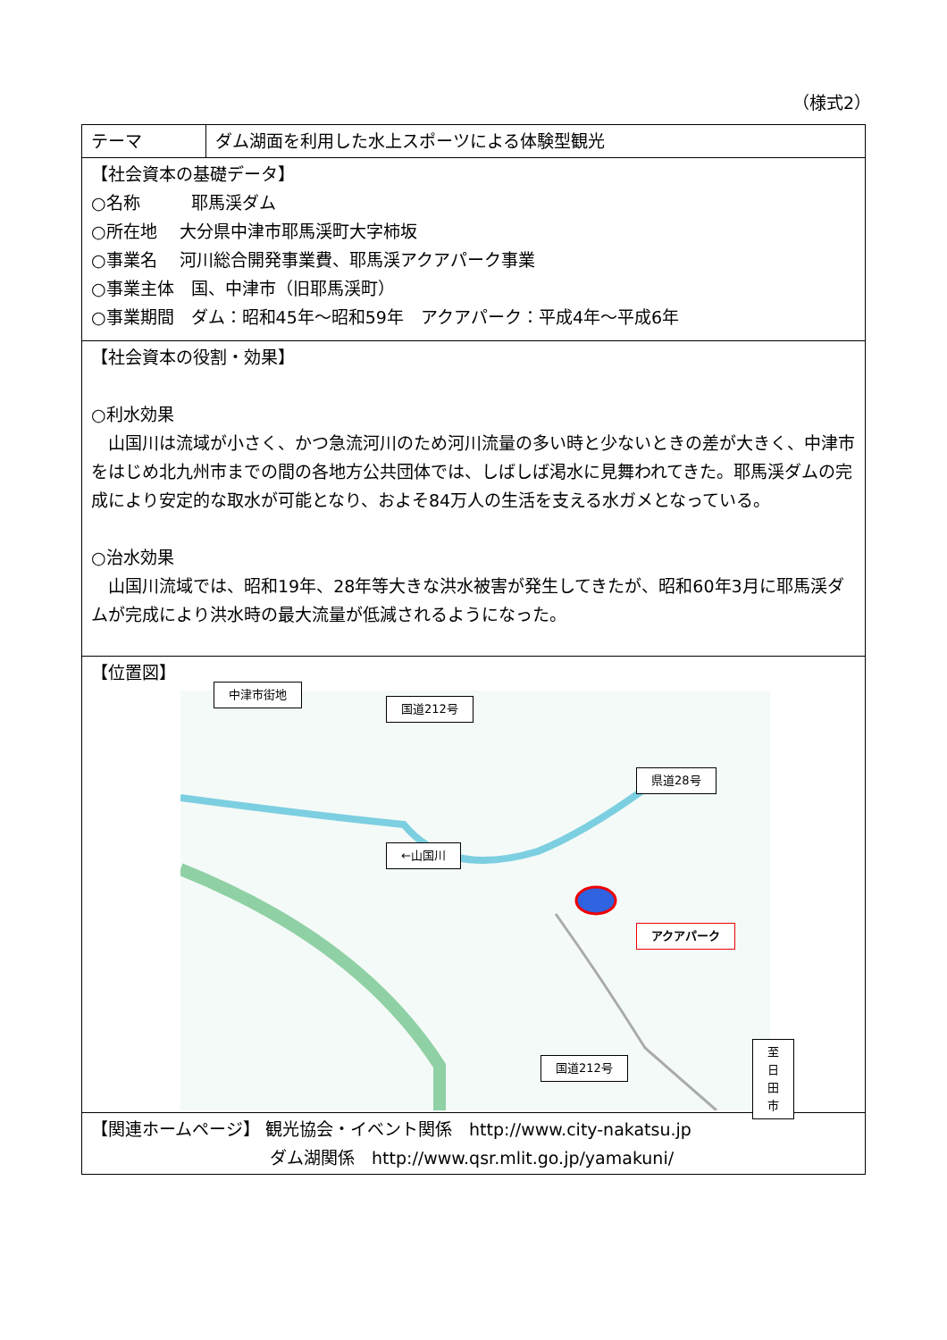（様式2）
| テーマ | ダム湖面を利用した水上スポーツによる体験型観光 |
| 【社会資本の基礎データ】 ○名称 耶馬渓ダム ○所在地 大分県中津市耶馬渓町大字柿坂 ○事業名 河川総合開発事業費、耶馬渓アクアパーク事業 ○事業主体 国、中津市（旧耶馬渓町） ○事業期間 ダム：昭和45年～昭和59年 アクアパーク：平成4年～平成6年 | |
| 【社会資本の役割・効果】 ○利水効果 山国川は流域が小さく、かつ急流河川のため河川流量の多い時と少ないときの差が大きく、中津市をはじめ北九州市までの間の各地方公共団体では、しばしば渇水に見舞われてきた。耶馬渓ダムの完成により安定的な取水が可能となり、およそ84万人の生活を支える水ガメとなっている。 ○治水効果 山国川流域では、昭和19年、28年等大きな洪水被害が発生してきたが、昭和60年3月に耶馬渓ダムが完成により洪水時の最大流量が低減されるようになった。 | |
| 【位置図】 中津市街地 国道212号 県道28号 ←山国川 アクアパーク 国道212号 至日田市 | |
| 【関連ホームページ】 観光協会・イベント関係 http://www.city-nakatsu.jp ダム湖関係 http://www.qsr.mlit.go.jp/yamakuni/ | |